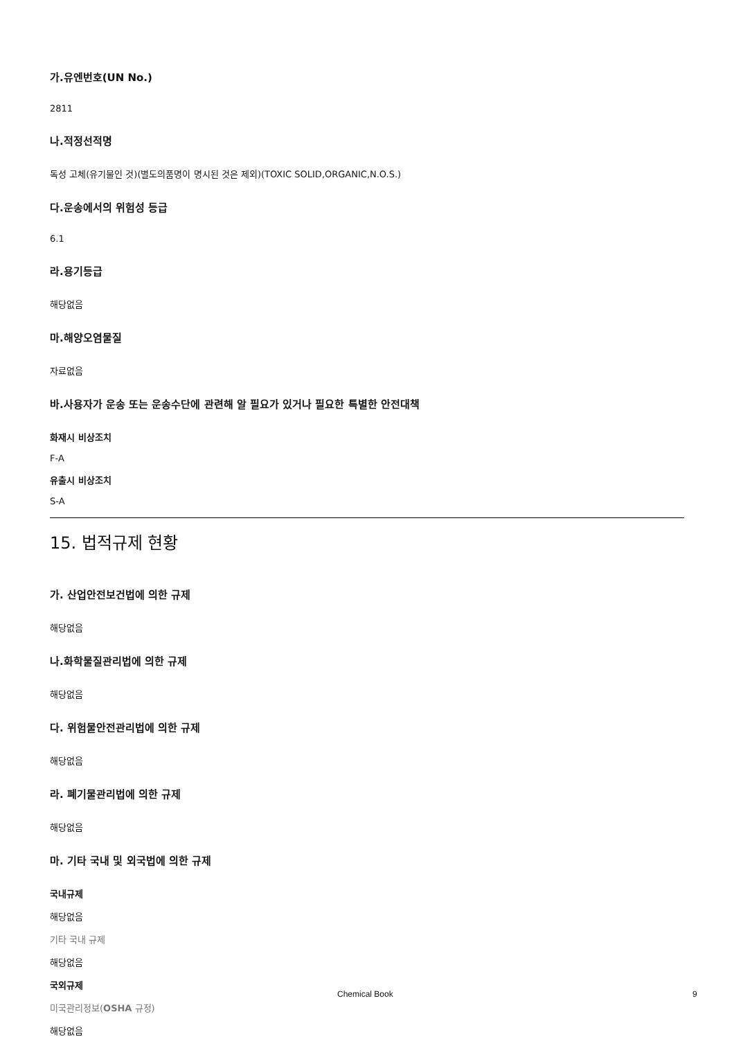가.유엔번호(UN No.)
2811
나.적정선적명
독성 고체(유기물인 것)(별도의품명이 명시된 것은 제외)(TOXIC SOLID,ORGANIC,N.O.S.)
다.운송에서의 위험성 등급
6.1
라.용기등급
해당없음
마.해양오염물질
자료없음
바.사용자가 운송 또는 운송수단에 관련해 알 필요가 있거나 필요한 특별한 안전대책
화재시 비상조치
F-A
유출시 비상조치
S-A
15. 법적규제 현황
가. 산업안전보건법에 의한 규제
해당없음
나.화학물질관리법에 의한 규제
해당없음
다. 위험물안전관리법에 의한 규제
해당없음
라. 폐기물관리법에 의한 규제
해당없음
마. 기타 국내 및 외국법에 의한 규제
국내규제
해당없음
기타 국내 규제
해당없음
국외규제
미국관리정보(OSHA 규정)
해당없음
Chemical Book 9